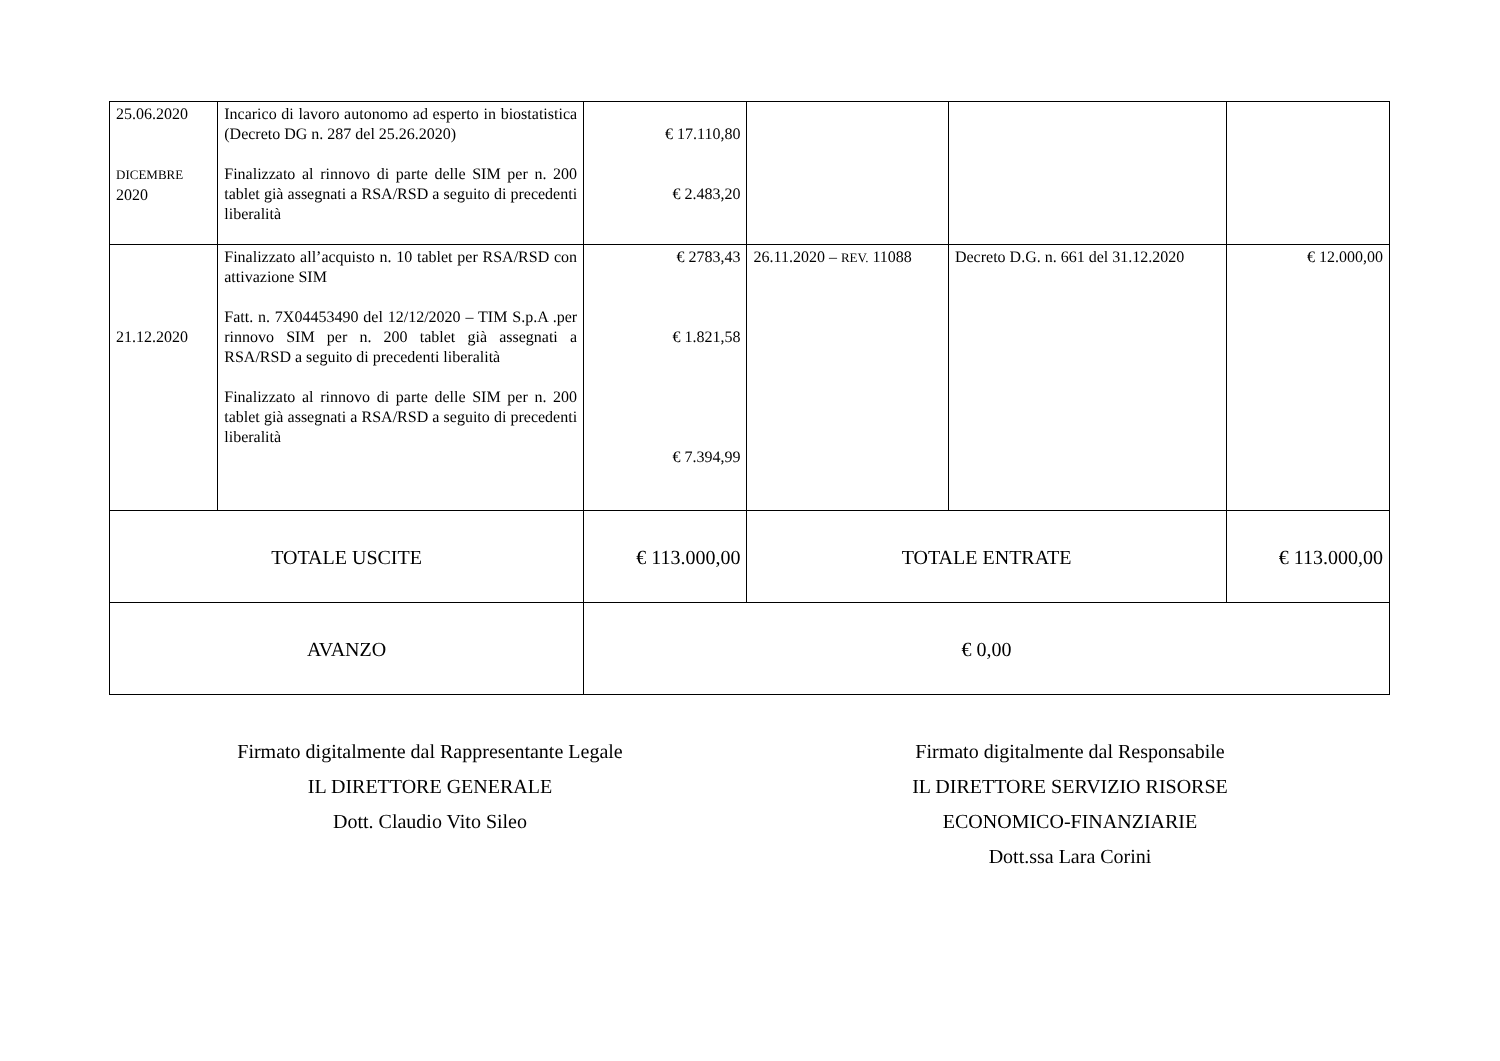| 25.06.2020 DICEMBRE 2020 | Incarico di lavoro autonomo ad esperto in biostatistica (Decreto DG n. 287 del 25.26.2020) Finalizzato al rinnovo di parte delle SIM per n. 200 tablet già assegnati a RSA/RSD a seguito di precedenti liberalità | € 17.110,80 € 2.483,20 | | | |
| 21.12.2020 | Finalizzato all’acquisto n. 10 tablet per RSA/RSD con attivazione SIM Fatt. n. 7X04453490 del 12/12/2020 – TIM S.p.A .per rinnovo SIM per n. 200 tablet già assegnati a RSA/RSD a seguito di precedenti liberalità Finalizzato al rinnovo di parte delle SIM per n. 200 tablet già assegnati a RSA/RSD a seguito di precedenti liberalità | € 2783,43 € 1.821,58 € 7.394,99 | 26.11.2020 – REV. 11088 | Decreto D.G. n. 661 del 31.12.2020 | € 12.000,00 |
| TOTALE USCITE | | € 113.000,00 | TOTALE ENTRATE | | € 113.000,00 |
| AVANZO | | € 0,00 | | | |
Firmato digitalmente dal Rappresentante Legale
IL DIRETTORE GENERALE
Dott. Claudio Vito Sileo
Firmato digitalmente dal Responsabile
IL DIRETTORE SERVIZIO RISORSE ECONOMICO-FINANZIARIE
Dott.ssa Lara Corini